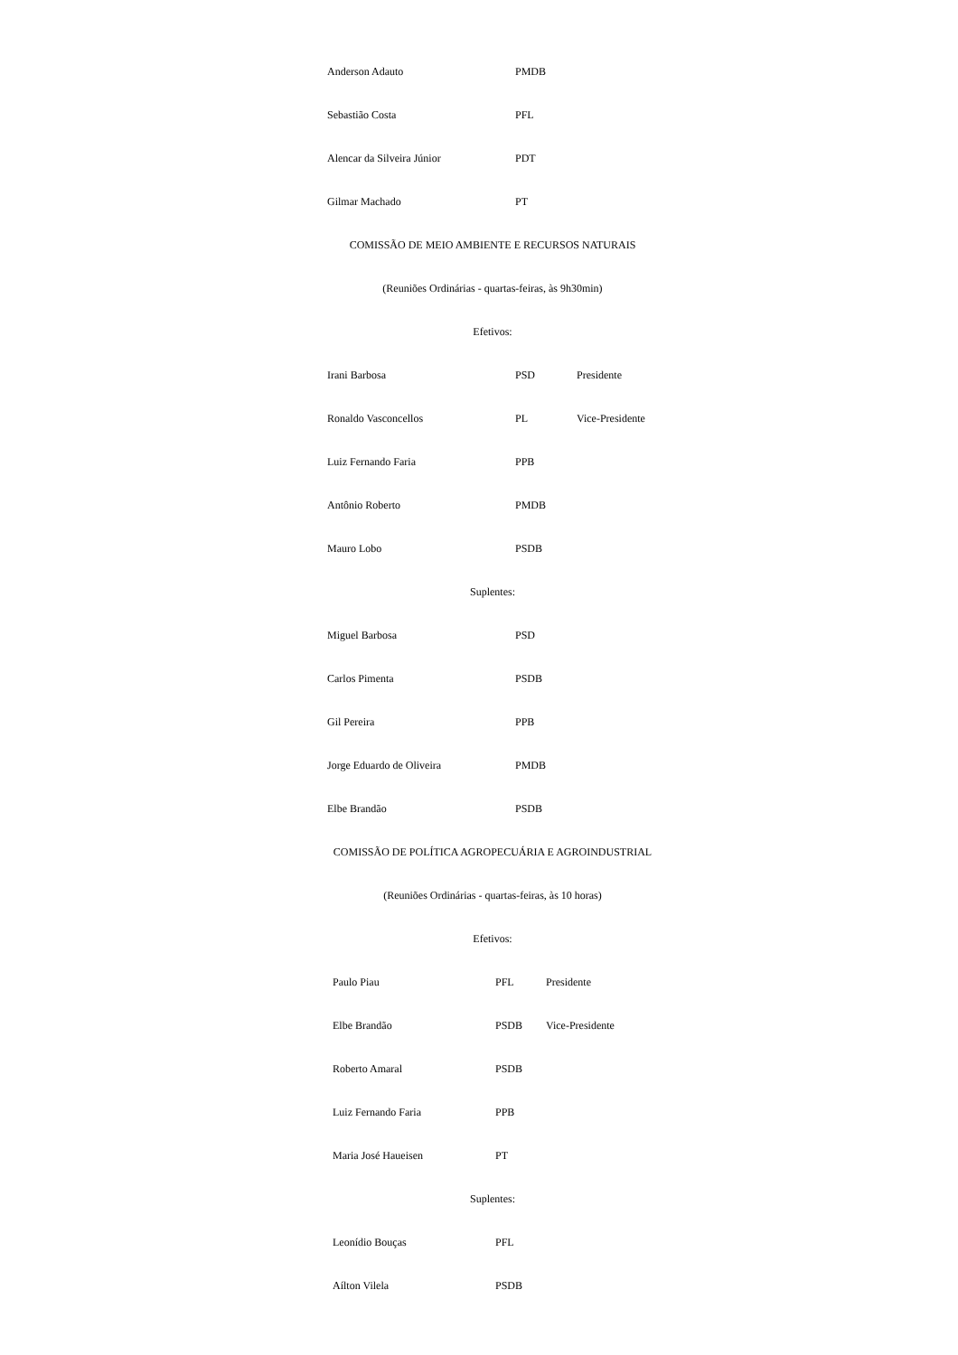| Anderson Adauto | PMDB | |
| Sebastião Costa | PFL | |
| Alencar da Silveira Júnior | PDT | |
| Gilmar Machado | PT | |
COMISSÃO DE MEIO AMBIENTE E RECURSOS NATURAIS
(Reuniões Ordinárias - quartas-feiras, às 9h30min)
Efetivos:
| Irani Barbosa | PSD | Presidente |
| Ronaldo Vasconcellos | PL | Vice-Presidente |
| Luiz Fernando Faria | PPB | |
| Antônio Roberto | PMDB | |
| Mauro Lobo | PSDB | |
Suplentes:
| Miguel Barbosa | PSD | |
| Carlos Pimenta | PSDB | |
| Gil Pereira | PPB | |
| Jorge Eduardo de Oliveira | PMDB | |
| Elbe Brandão | PSDB | |
COMISSÃO DE POLÍTICA AGROPECUÁRIA E AGROINDUSTRIAL
(Reuniões Ordinárias - quartas-feiras, às 10 horas)
Efetivos:
| Paulo Piau | PFL | Presidente |
| Elbe Brandão | PSDB | Vice-Presidente |
| Roberto Amaral | PSDB | |
| Luiz Fernando Faria | PPB | |
| Maria José Haueisen | PT | |
Suplentes:
| Leonídio Bouças | PFL | |
| Aílton Vilela | PSDB | |